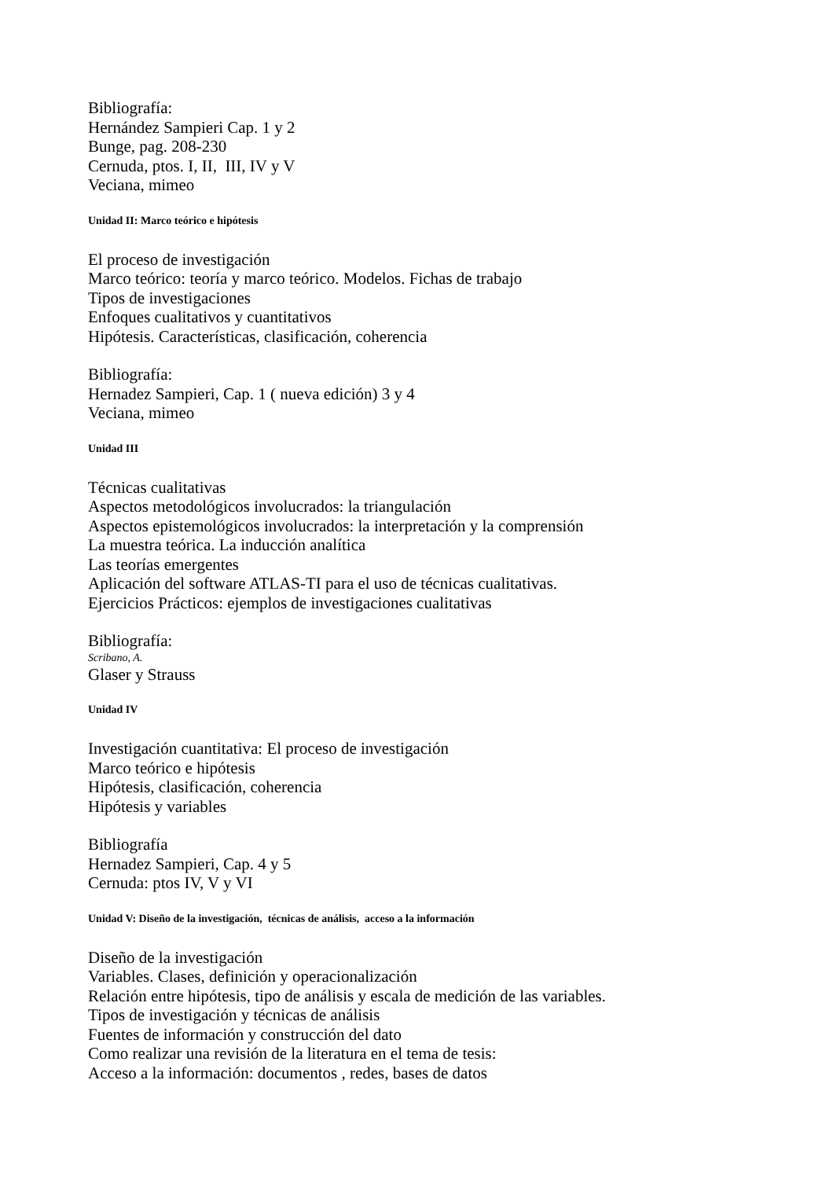Bibliografía:
Hernández Sampieri Cap. 1 y 2
Bunge, pag. 208-230
Cernuda, ptos. I, II, III, IV y V
Veciana, mimeo
Unidad II: Marco teórico e hipótesis
El proceso de investigación
Marco teórico: teoría y marco teórico. Modelos. Fichas de trabajo
Tipos de investigaciones
Enfoques cualitativos y cuantitativos
Hipótesis. Características, clasificación, coherencia
Bibliografía:
Hernadez Sampieri, Cap. 1 ( nueva edición) 3 y 4
Veciana, mimeo
Unidad III
Técnicas cualitativas
Aspectos metodológicos involucrados: la triangulación
Aspectos epistemológicos involucrados: la interpretación y la comprensión
La muestra teórica. La inducción analítica
Las teorías emergentes
Aplicación del software ATLAS-TI para el uso de técnicas cualitativas.
Ejercicios Prácticos: ejemplos de investigaciones cualitativas
Bibliografía:
Scribano, A.
Glaser y Strauss
Unidad IV
Investigación cuantitativa: El proceso de investigación
Marco teórico e hipótesis
Hipótesis, clasificación, coherencia
Hipótesis y variables
Bibliografía
Hernadez Sampieri, Cap. 4 y 5
Cernuda: ptos IV, V y VI
Unidad V: Diseño de la investigación, técnicas de análisis, acceso a la información
Diseño de la investigación
Variables. Clases, definición y operacionalización
Relación entre hipótesis, tipo de análisis y escala de medición de las variables.
Tipos de investigación y técnicas de análisis
Fuentes de información y construcción del dato
Como realizar una revisión de la literatura en el tema de tesis:
Acceso a la información: documentos , redes, bases de datos